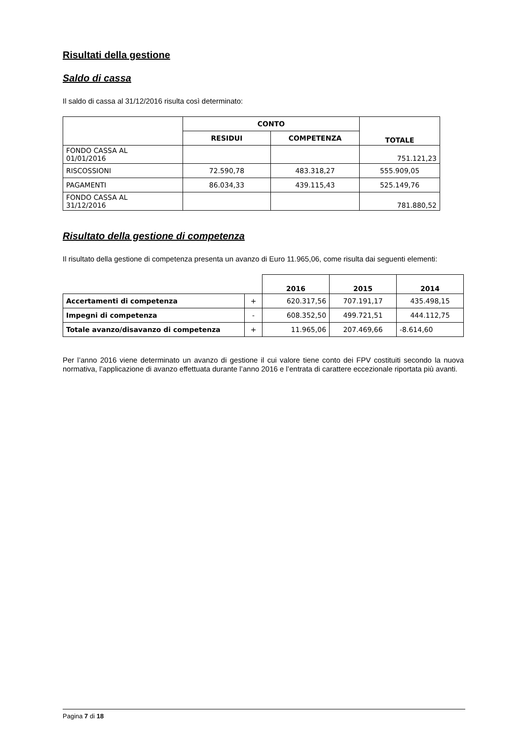Risultati della gestione
Saldo di cassa
Il saldo di cassa al 31/12/2016 risulta così determinato:
| | CONTO | | TOTALE |
| | RESIDUI | COMPETENZA | |
| FONDO CASSA AL 01/01/2016 | | | 751.121,23 |
| RISCOSSIONI | 72.590,78 | 483.318,27 | 555.909,05 |
| PAGAMENTI | 86.034,33 | 439.115,43 | 525.149,76 |
| FONDO CASSA AL 31/12/2016 | | | 781.880,52 |
Risultato della gestione di competenza
Il risultato della gestione di competenza presenta un avanzo di Euro 11.965,06, come risulta dai seguenti elementi:
| | | 2016 | 2015 | 2014 |
| Accertamenti di competenza | + | 620.317,56 | 707.191,17 | 435.498,15 |
| Impegni di competenza | - | 608.352,50 | 499.721,51 | 444.112,75 |
| Totale avanzo/disavanzo di competenza | + | 11.965,06 | 207.469,66 | -8.614,60 |
Per l’anno 2016 viene determinato un avanzo di gestione il cui valore tiene conto dei FPV costituiti secondo la nuova normativa, l’applicazione di avanzo effettuata durante l’anno 2016 e l’entrata di carattere eccezionale riportata più avanti.
Pagina 7 di 18